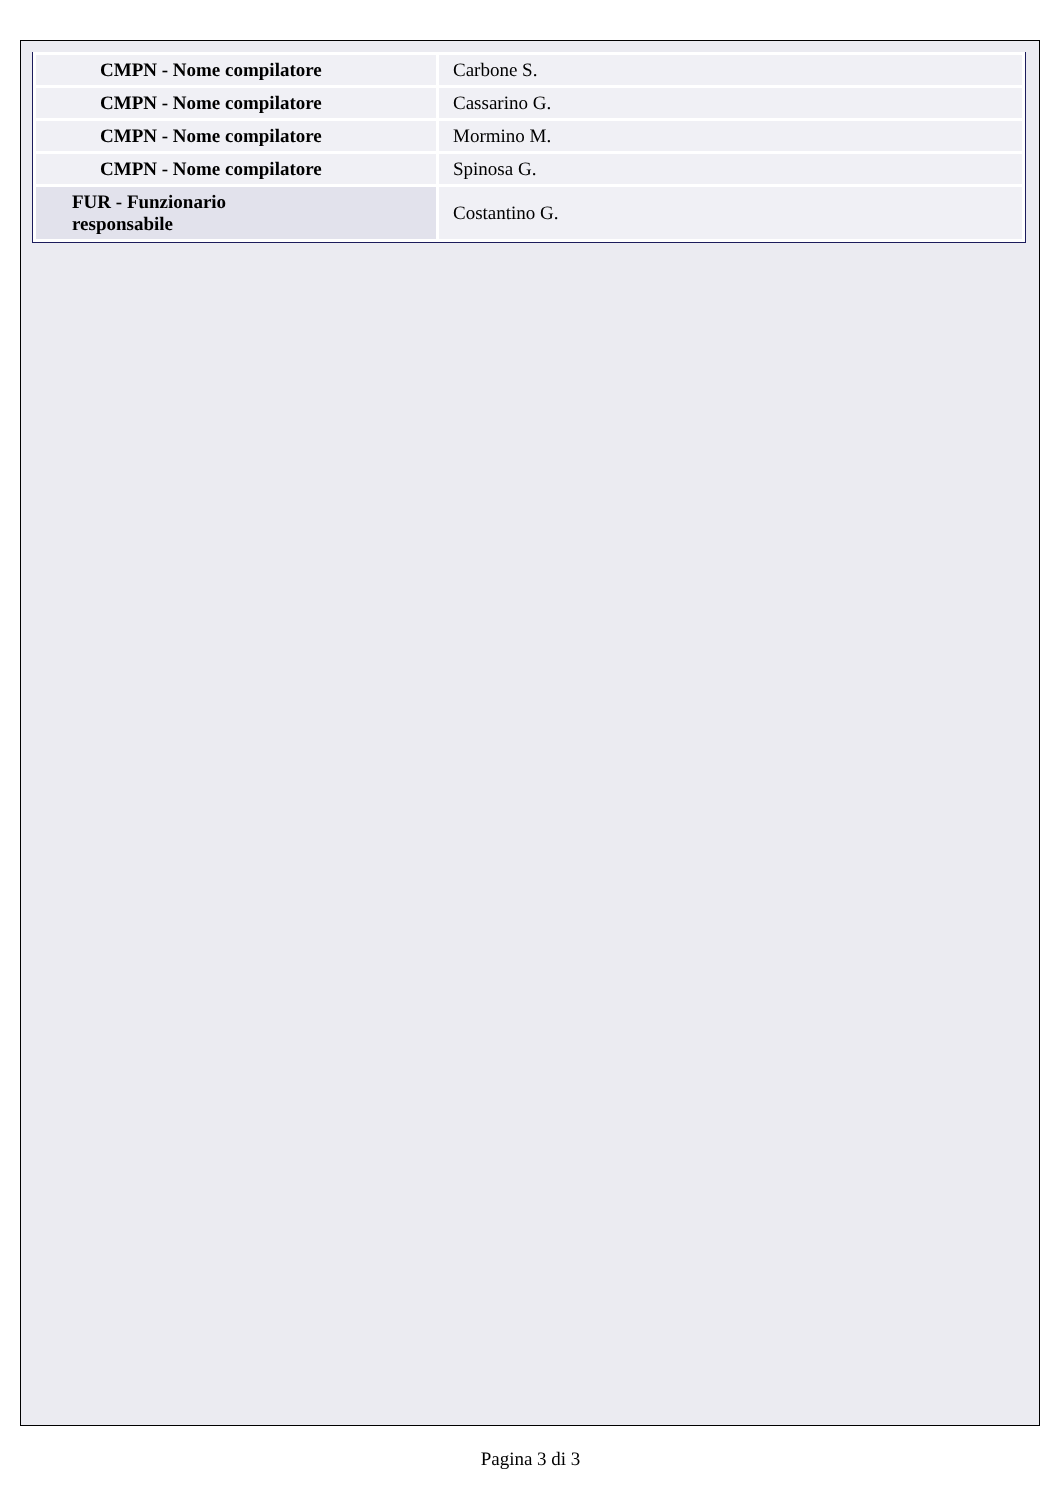| CMPN - Nome compilatore | Carbone S. |
| CMPN - Nome compilatore | Cassarino G. |
| CMPN - Nome compilatore | Mormino M. |
| CMPN - Nome compilatore | Spinosa G. |
| FUR - Funzionario responsabile | Costantino G. |
Pagina 3 di 3